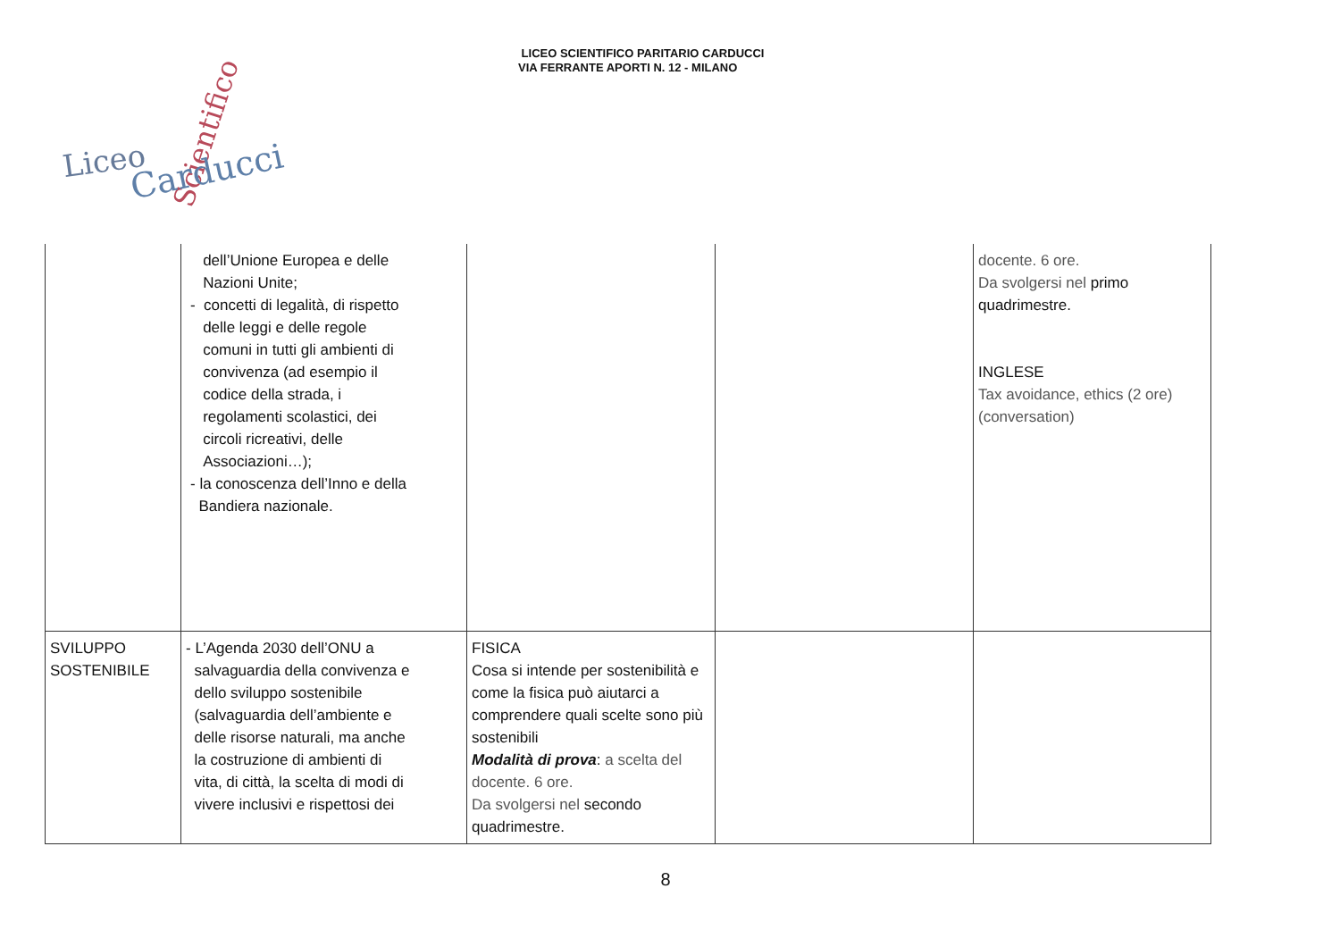LICEO SCIENTIFICO PARITARIO CARDUCCI
VIA FERRANTE APORTI N. 12 - MILANO
Liceo
Scientifico
Carducci
| | dell’Unione Europea e delle Nazioni Unite; - concetti di legalità, di rispetto delle leggi e delle regole comuni in tutti gli ambienti di convivenza (ad esempio il codice della strada, i regolamenti scolastici, dei circoli ricreativi, delle Associazioni…); - la conoscenza dell’Inno e della Bandiera nazionale. | | | docente. 6 ore. Da svolgersi nel primo quadrimestre. INGLESE Tax avoidance, ethics (2 ore) (conversation) |
| SVILUPPO SOSTENIBILE | - L’Agenda 2030 dell’ONU a salvaguardia della convivenza e dello sviluppo sostenibile (salvaguardia dell’ambiente e delle risorse naturali, ma anche la costruzione di ambienti di vita, di città, la scelta di modi di vivere inclusivi e rispettosi dei | FISICA Cosa si intende per sostenibilità e come la fisica può aiutarci a comprendere quali scelte sono più sostenibili Modalità di prova : a scelta del docente. 6 ore. Da svolgersi nel secondo quadrimestre. | | |
8